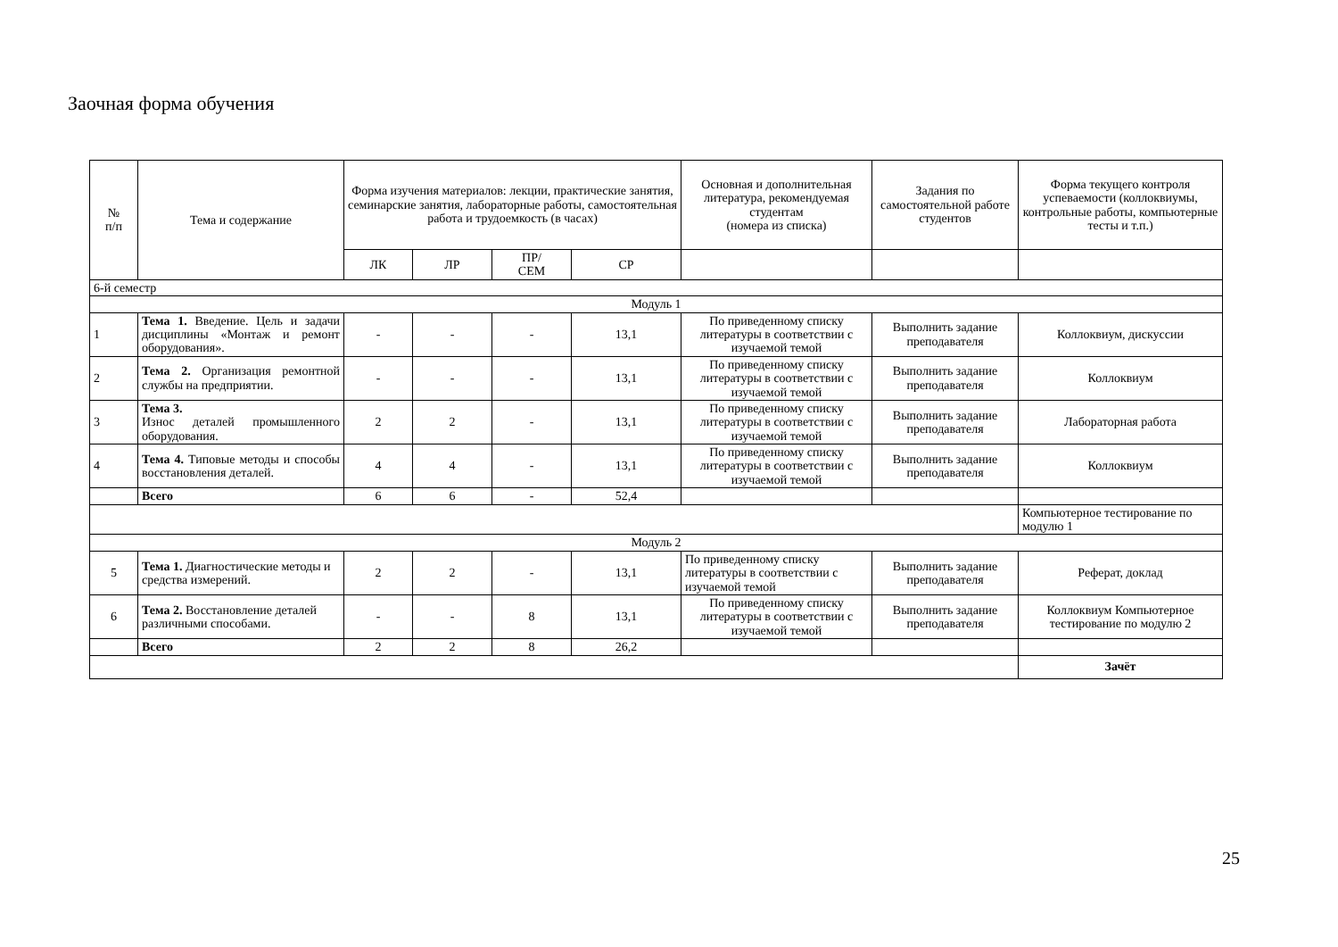Заочная форма обучения
| № п/п | Тема и содержание | Форма изучения материалов: лекции, практические занятия, семинарские занятия, лабораторные работы, самостоятельная работа и трудоемкость (в часах) | | | | Основная и дополнительная литература, рекомендуемая студентам (номера из списка) | Задания по самостоятельной работе студентов | Форма текущего контроля успеваемости (коллоквиумы, контрольные работы, компьютерные тесты и т.п.) |
| --- | --- | --- | --- | --- | --- | --- | --- | --- |
| | | ЛК | ЛР | ПР/ СЕМ | СР | | | |
| 6-й семестр | | | | | | | | |
| Модуль 1 | | | | | | | | |
| 1 | Тема 1. Введение. Цель и задачи дисциплины «Монтаж и ремонт оборудования». | - | - | - | 13,1 | По приведенному списку литературы в соответствии с изучаемой темой | Выполнить задание преподавателя | Коллоквиум, дискуссии |
| 2 | Тема 2. Организация ремонтной службы на предприятии. | - | - | - | 13,1 | По приведенному списку литературы в соответствии с изучаемой темой | Выполнить задание преподавателя | Коллоквиум |
| 3 | Тема 3. Износ деталей промышленного оборудования. | 2 | 2 | - | 13,1 | По приведенному списку литературы в соответствии с изучаемой темой | Выполнить задание преподавателя | Лабораторная работа |
| 4 | Тема 4. Типовые методы и способы восстановления деталей. | 4 | 4 | - | 13,1 | По приведенному списку литературы в соответствии с изучаемой темой | Выполнить задание преподавателя | Коллоквиум |
| | Всего | 6 | 6 | - | 52,4 | | | |
| | | | | | | | | Компьютерное тестирование по модулю 1 |
| Модуль 2 | | | | | | | | |
| 5 | Тема 1. Диагностические методы и средства измерений. | 2 | 2 | - | 13,1 | По приведенному списку литературы в соответствии с изучаемой темой | Выполнить задание преподавателя | Реферат, доклад |
| 6 | Тема 2. Восстановление деталей различными способами. | - | - | 8 | 13,1 | По приведенному списку литературы в соответствии с изучаемой темой | Выполнить задание преподавателя | Коллоквиум Компьютерное тестирование по модулю 2 |
| | Всего | 2 | 2 | 8 | 26,2 | | | |
| | | | | | | | | Зачёт |
25